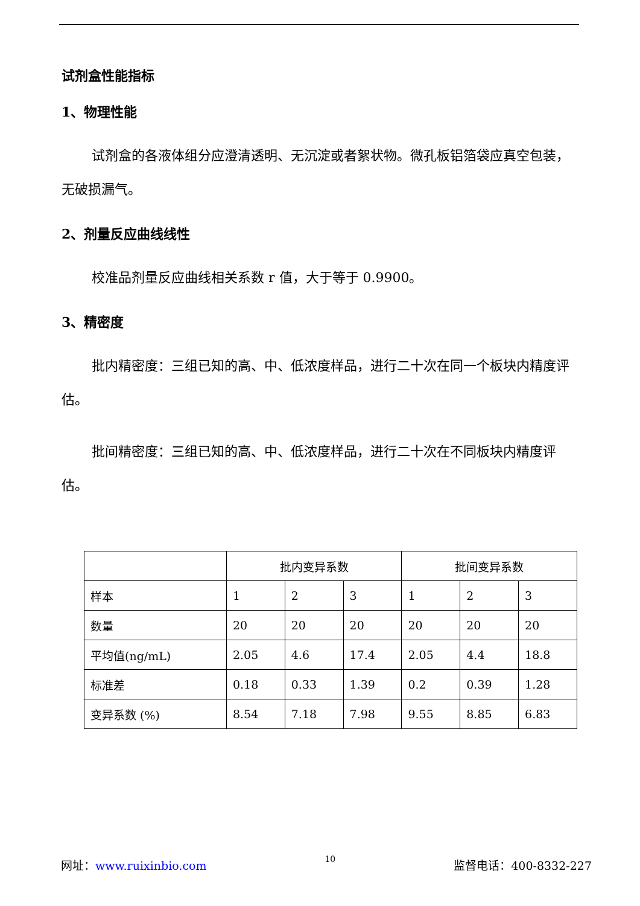试剂盒性能指标
1、物理性能
试剂盒的各液体组分应澄清透明、无沉淀或者絮状物。微孔板铝箔袋应真空包装，无破损漏气。
2、剂量反应曲线线性
校准品剂量反应曲线相关系数 r 值，大于等于 0.9900。
3、精密度
批内精密度：三组已知的高、中、低浓度样品，进行二十次在同一个板块内精度评估。
批间精密度：三组已知的高、中、低浓度样品，进行二十次在不同板块内精度评估。
| | 批内变异系数 | | | 批间变异系数 | | |
| 样本 | 1 | 2 | 3 | 1 | 2 | 3 |
| 数量 | 20 | 20 | 20 | 20 | 20 | 20 |
| 平均值(ng/mL) | 2.05 | 4.6 | 17.4 | 2.05 | 4.4 | 18.8 |
| 标准差 | 0.18 | 0.33 | 1.39 | 0.2 | 0.39 | 1.28 |
| 变异系数 (%) | 8.54 | 7.18 | 7.98 | 9.55 | 8.85 | 6.83 |
网址：www.ruixinbio.com 10 监督电话：400-8332-227